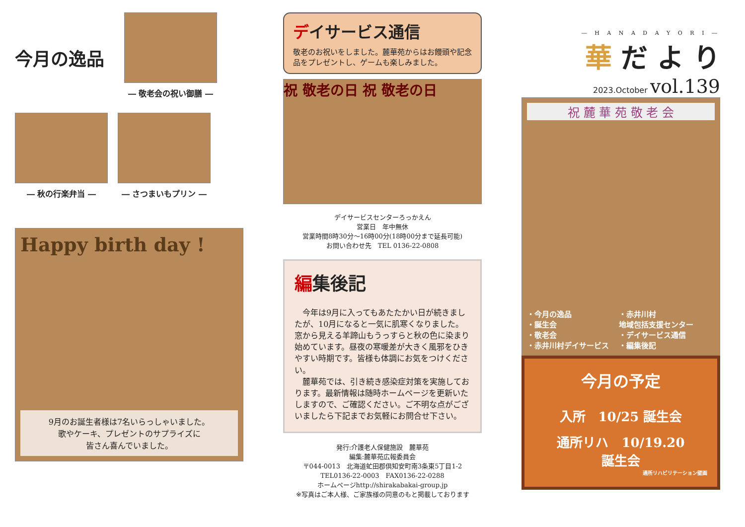今月の逸品
― 敬老会の祝い御膳 ―
― 秋の行楽弁当 ― ― さつまいもプリン ―
Happy birth day !
9月のお誕生者様は7名いらっしゃいました。
歌やケーキ、プレゼントのサプライズに
皆さん喜んでいました。
デイサービス通信
敬老のお祝いをしました。麓華苑からはお饅頭や記念品をプレゼントし、ゲームも楽しみました。
祝 敬老の日 祝 敬老の日
デイサービスセンターろっかえん
営業日　年中無休
営業時間8時30分～16時00分(18時00分まで延長可能)
お問い合わせ先　TEL 0136-22-0808
編集後記
　今年は9月に入ってもあたたかい日が続きましたが、10月になると一気に肌寒くなりました。窓から見える羊蹄山もうっすらと秋の色に染まり始めています。昼夜の寒暖差が大きく風邪をひきやすい時期です。皆様も体調にお気をつけください。
　麓華苑では、引き続き感染症対策を実施しております。最新情報は随時ホームページを更新いたしますので、ご確認ください。ご不明な点がございましたら下記までお気軽にお問合せ下さい。
発行:介護老人保健施設　麓華苑
編集:麓華苑広報委員会
〒044-0013　北海道虻田郡倶知安町南3条東5丁目1-2
TEL0136-22-0003　FAX0136-22-0288
ホームページhttp://shirakabakai-group.jp
※写真はご本人様、ご家族様の同意のもと掲載しております
― H A N A D A Y O R I ―
華 だ よ り
2023.October vol.139
祝 麓 華 苑 敬 老 会
・今月の逸品
・誕生会
・敬老会
・赤井川村デイサービス
・赤井川村
地域包括支援センター
・デイサービス通信
・編集後記
今月の予定
入所　10/25 誕生会
通所リハ　10/19.20
誕生会
通所リハビリテーション壁画